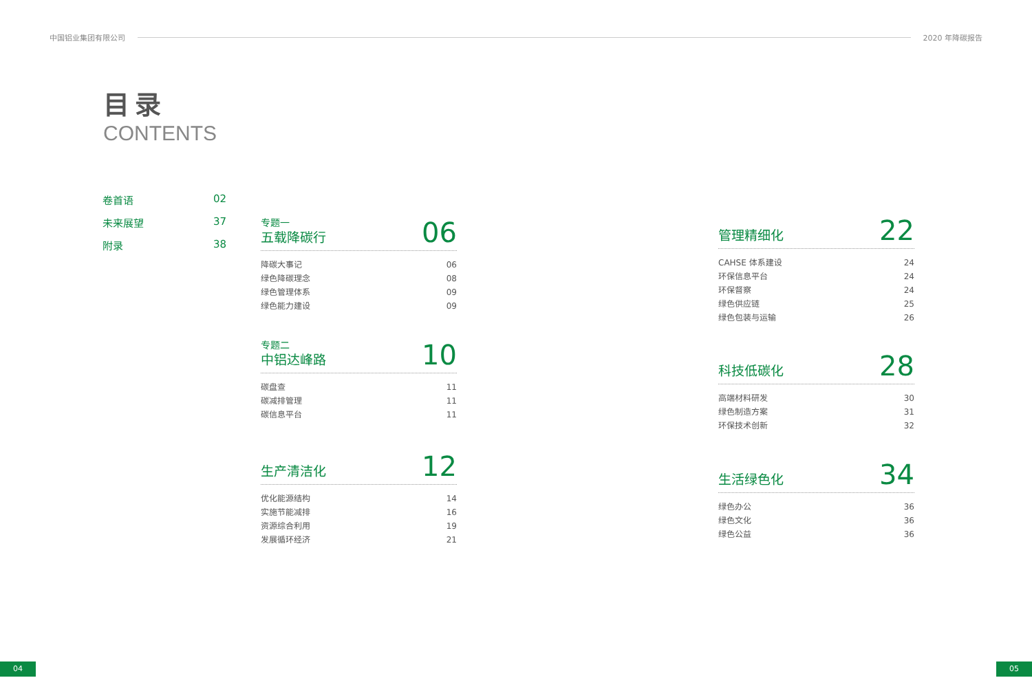中国铝业集团有限公司 2020 年降碳报告
目录
CONTENTS
卷首语 02
未来展望 37
附录 38
专题一
五载降碳行
06
降碳大事记 06
绿色降碳理念 08
绿色管理体系 09
绿色能力建设 09
专题二
中铝达峰路
10
碳盘查 11
碳减排管理 11
碳信息平台 11
生产清洁化
12
优化能源结构 14
实施节能减排 16
资源综合利用 19
发展循环经济 21
管理精细化
22
CAHSE 体系建设 24
环保信息平台 24
环保督察 24
绿色供应链 25
绿色包装与运输 26
科技低碳化
28
高端材料研发 30
绿色制造方案 31
环保技术创新 32
生活绿色化
34
绿色办公 36
绿色文化 36
绿色公益 36
04 05